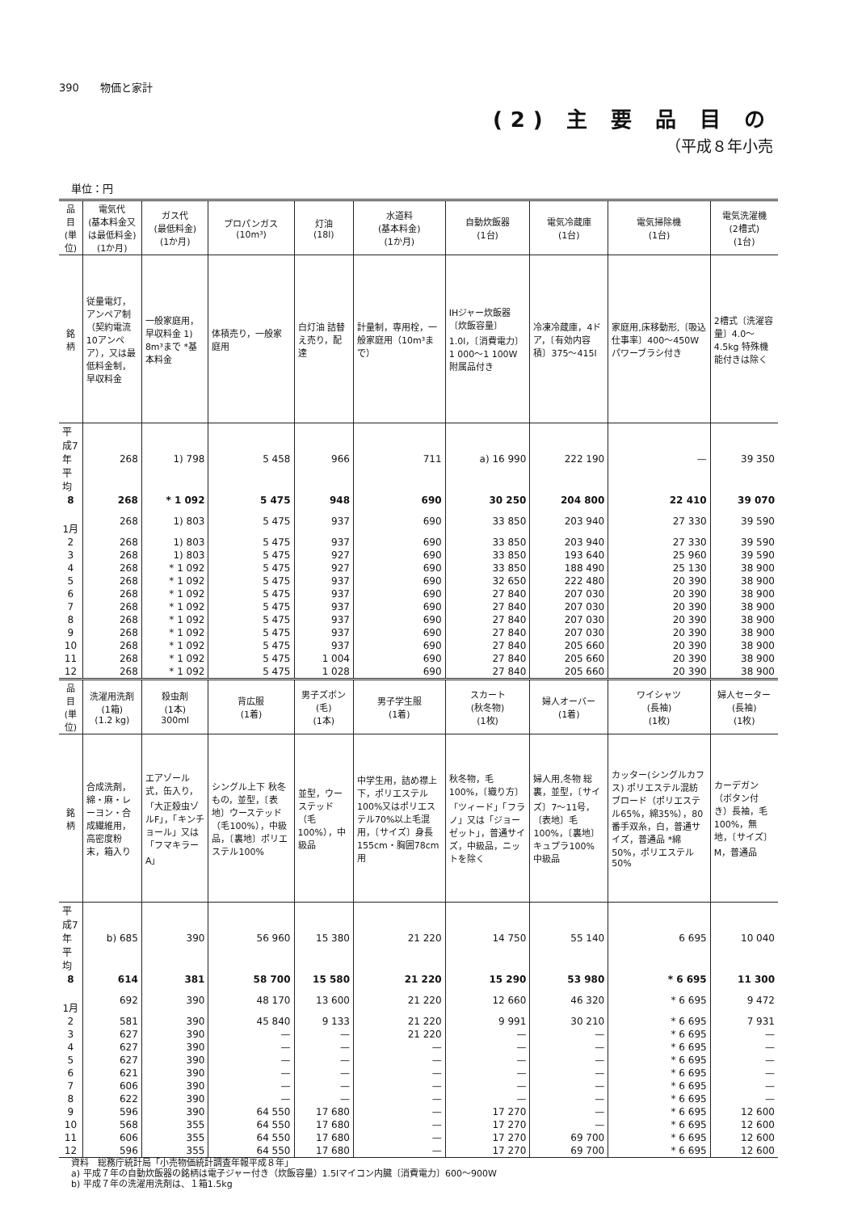390　　物価と家計
(2) 主 要 品 目 の
（平成８年小売
単位：円
| 品 目 (単位) | 電気代 (基本料金又は最低料金) (1か月) | ガス代 (最低料金) (1か月) | プロパンガス (10m³) | 灯油 (18l) | 水道料 (基本料金) (1か月) | 自動炊飯器 (1台) | 電気冷蔵庫 (1台) | 電気掃除機 (1台) | 電気洗濯機 (2槽式) (1台) |
| --- | --- | --- | --- | --- | --- | --- | --- | --- | --- |
| 銘 柄 | 従量電灯，アンペア制（契約電流10アンペア），又は最低料金制，早収料金 | 一般家庭用，早収料金 1) 8m³まで *基本料金 | 体積売り，一般家庭用 | 白灯油 詰替え売り，配達 | 計量制，専用栓，一般家庭用（10m³まで） | IHジャー炊飯器〔炊飯容量〕1.0l，〔消費電力〕1 000～1 100W 附属品付き | 冷凍冷蔵庫，4ドア，〔有効内容積〕375～415l | 家庭用,床移動形,〔吸込仕事率〕400～450W パワーブラシ付き | 2槽式〔洗濯容量〕4.0～4.5kg 特殊機能付きは除く |
| 平成7年平均 | 268 | 1) 798 | 5 458 | 966 | 711 | a) 16 990 | 222 190 | — | 39 350 |
| 8 | 268 | * 1 092 | 5 475 | 948 | 690 | 30 250 | 204 800 | 22 410 | 39 070 |
| 1月 | 268 | 1) 803 | 5 475 | 937 | 690 | 33 850 | 203 940 | 27 330 | 39 590 |
| 2 | 268 | 1) 803 | 5 475 | 937 | 690 | 33 850 | 203 940 | 27 330 | 39 590 |
| 3 | 268 | 1) 803 | 5 475 | 927 | 690 | 33 850 | 193 640 | 25 960 | 39 590 |
| 4 | 268 | * 1 092 | 5 475 | 927 | 690 | 33 850 | 188 490 | 25 130 | 38 900 |
| 5 | 268 | * 1 092 | 5 475 | 937 | 690 | 32 650 | 222 480 | 20 390 | 38 900 |
| 6 | 268 | * 1 092 | 5 475 | 937 | 690 | 27 840 | 207 030 | 20 390 | 38 900 |
| 7 | 268 | * 1 092 | 5 475 | 937 | 690 | 27 840 | 207 030 | 20 390 | 38 900 |
| 8 | 268 | * 1 092 | 5 475 | 937 | 690 | 27 840 | 207 030 | 20 390 | 38 900 |
| 9 | 268 | * 1 092 | 5 475 | 937 | 690 | 27 840 | 207 030 | 20 390 | 38 900 |
| 10 | 268 | * 1 092 | 5 475 | 937 | 690 | 27 840 | 205 660 | 20 390 | 38 900 |
| 11 | 268 | * 1 092 | 5 475 | 1 004 | 690 | 27 840 | 205 660 | 20 390 | 38 900 |
| 12 | 268 | * 1 092 | 5 475 | 1 028 | 690 | 27 840 | 205 660 | 20 390 | 38 900 |
| 品 目 (単位) | 洗濯用洗剤 (1箱) (1.2 kg) | 殺虫剤 (1本) 300ml | 背広服 (1着) | 男子ズボン (毛) (1本) | 男子学生服 (1着) | スカート (秋冬物) (1枚) | 婦人オーバー (1着) | ワイシャツ (長袖) (1枚) | 婦人セーター (長袖) (1枚) |
| 銘 柄 | 合成洗剤，綿・麻・レーヨン・合成繊維用，高密度粉末，箱入り | エアゾール式，缶入り，「大正殺虫ゾルF」，「キンチョール」又は「フマキラーA」 | シングル上下 秋冬もの，並型，〔表地〕ウーステッド（毛100%），中級品，〔裏地〕ポリエステル100% | 並型，ウーステッド（毛100%），中級品 | 中学生用，詰め襟上下，ポリエステル100%又はポリエステル70%以上毛混用，〔サイズ〕身長155cm・胸囲78cm用 | 秋冬物，毛100%，〔織り方〕「ツィード」「フラノ」又は「ジョーゼット」，普通サイズ，中級品，ニットを除く | 婦人用,冬物 総裏，並型，〔サイズ〕7～11号，〔表地〕毛100%，〔裏地〕キュプラ100% 中級品 | カッター(シングルカフス) ポリエステル混紡ブロード（ポリエステル65%，綿35%），80番手双糸，白，普通サイズ，普通品 *綿50%，ポリエステル50% | カーデガン（ボタン付き）長袖，毛100%，無地，〔サイズ〕M，普通品 |
| 平成7年平均 | b) 685 | 390 | 56 960 | 15 380 | 21 220 | 14 750 | 55 140 | 6 695 | 10 040 |
| 8 | 614 | 381 | 58 700 | 15 580 | 21 220 | 15 290 | 53 980 | * 6 695 | 11 300 |
| 1月 | 692 | 390 | 48 170 | 13 600 | 21 220 | 12 660 | 46 320 | * 6 695 | 9 472 |
| 2 | 581 | 390 | 45 840 | 9 133 | 21 220 | 9 991 | 30 210 | * 6 695 | 7 931 |
| 3 | 627 | 390 | — | — | 21 220 | — | — | * 6 695 | — |
| 4 | 627 | 390 | — | — | — | — | — | * 6 695 | — |
| 5 | 627 | 390 | — | — | — | — | — | * 6 695 | — |
| 6 | 621 | 390 | — | — | — | — | — | * 6 695 | — |
| 7 | 606 | 390 | — | — | — | — | — | * 6 695 | — |
| 8 | 622 | 390 | — | — | — | — | — | * 6 695 | — |
| 9 | 596 | 390 | 64 550 | 17 680 | — | 17 270 | — | * 6 695 | 12 600 |
| 10 | 568 | 355 | 64 550 | 17 680 | — | 17 270 | — | * 6 695 | 12 600 |
| 11 | 606 | 355 | 64 550 | 17 680 | — | 17 270 | 69 700 | * 6 695 | 12 600 |
| 12 | 596 | 355 | 64 550 | 17 680 | — | 17 270 | 69 700 | * 6 695 | 12 600 |
資料　総務庁統計局「小売物価統計調査年報平成８年」
a) 平成７年の自動炊飯器の銘柄は電子ジャー付き（炊飯容量）1.5lマイコン内臓〔消費電力〕600～900W
b) 平成７年の洗濯用洗剤は、１箱1.5kg